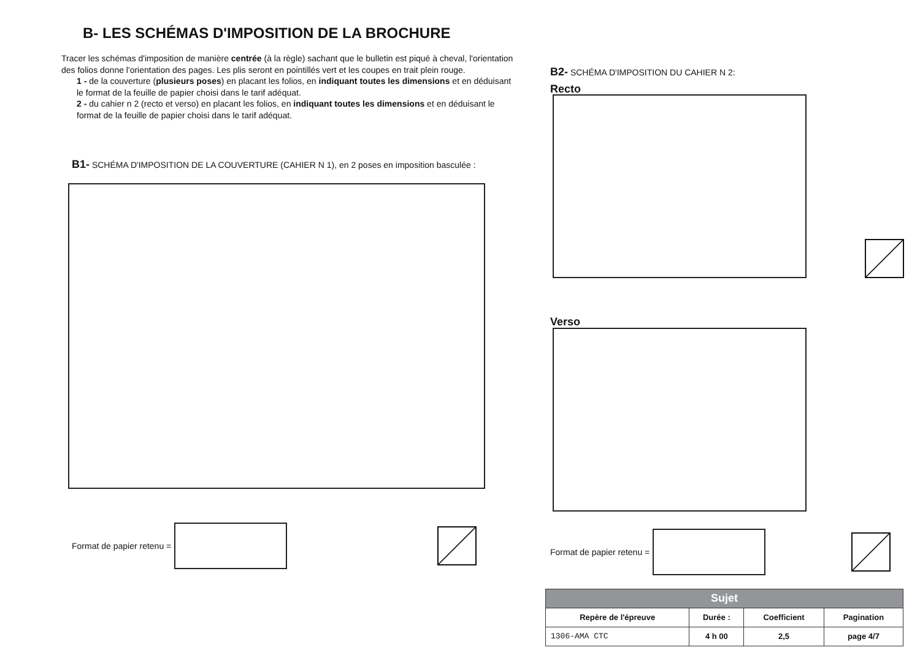B- LES SCHÉMAS D'IMPOSITION DE LA BROCHURE
Tracer les schémas d'imposition de manière centrée (à la règle) sachant que le bulletin est piqué à cheval, l'orientation des folios donne l'orientation des pages. Les plis seront en pointillés vert et les coupes en trait plein rouge.
1 - de la couverture (plusieurs poses) en placant les folios, en indiquant toutes les dimensions et en déduisant le format de la feuille de papier choisi dans le tarif adéquat.
2 - du cahier n 2 (recto et verso) en placant les folios, en indiquant toutes les dimensions et en déduisant le format de la feuille de papier choisi dans le tarif adéquat.
B1- SCHÉMA D'IMPOSITION DE LA COUVERTURE (CAHIER N 1), en 2 poses en imposition basculée :
Format de papier retenu =
B2- SCHÉMA D'IMPOSITION DU CAHIER N 2:
Recto
Verso
Format de papier retenu =
| Sujet | | | |
| --- | --- | --- | --- |
| Repère de l'épreuve | Durée : | Coefficient | Pagination |
| 1306-AMA CTC | 4 h 00 | 2,5 | page 4/7 |